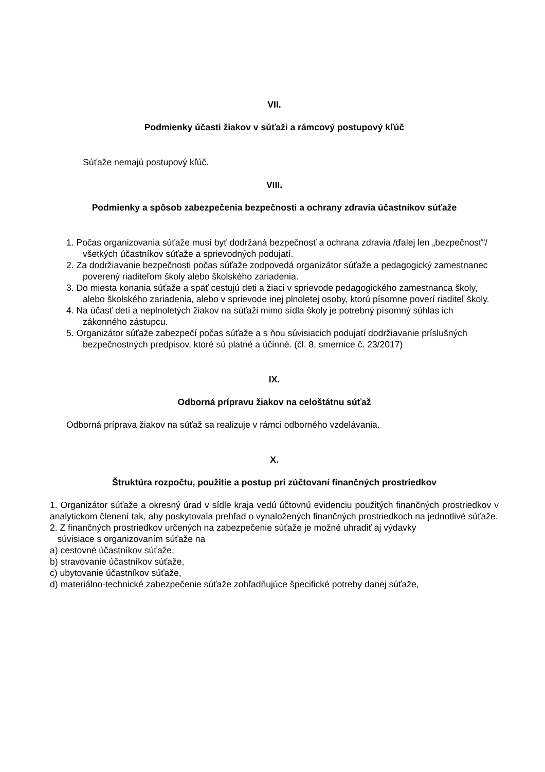VII.
Podmienky účasti žiakov v súťaži a rámcový postupový kľúč
Súťaže nemajú postupový kľúč.
VIII.
Podmienky a spôsob zabezpečenia bezpečnosti a ochrany zdravia účastníkov súťaže
1. Počas organizovania súťaže musí byť dodržaná bezpečnosť a ochrana zdravia /ďalej len „bezpečnosť“/ všetkých účastníkov súťaže a sprievodných podujatí.
2. Za dodržiavanie bezpečnosti počas súťaže zodpovedá organizátor súťaže a pedagogický zamestnanec poverený riaditeľom školy alebo školského zariadenia.
3. Do miesta konania súťaže a späť cestujú deti a žiaci v sprievode pedagogického zamestnanca školy, alebo školského zariadenia, alebo v sprievode inej plnoletej osoby, ktorú písomne poverí riaditeľ školy.
4. Na účasť detí a neplnoletých žiakov na súťaži mimo sídla školy je potrebný písomný súhlas ich zákonného zástupcu.
5. Organizátor súťaže zabezpečí počas súťaže a s ňou súvisiacich podujatí dodržiavanie príslušných bezpečnostných predpisov, ktoré sú platné a účinné. (čl. 8, smernice č. 23/2017)
IX.
Odborná prípravu žiakov na celoštátnu súťaž
Odborná príprava žiakov na súťaž sa realizuje v rámci odborného vzdelávania.
X.
Štruktúra rozpočtu, použitie a postup pri zúčtovaní finančných prostriedkov
1. Organizátor súťaže a okresný úrad v sídle kraja vedú účtovnú evidenciu použitých finančných prostriedkov v analytickom členení tak, aby poskytovala prehľad o vynaložených finančných prostriedkoch na jednotlivé súťaže.
2. Z finančných prostriedkov určených na zabezpečenie súťaže je možné uhradiť aj výdavky
súvisiace s organizovaním súťaže na
a) cestovné účastníkov súťaže,
b) stravovanie účastníkov súťaže,
c) ubytovanie účastníkov súťaže,
d) materiálno-technické zabezpečenie súťaže zohľadňujúce špecifické potreby danej súťaže,